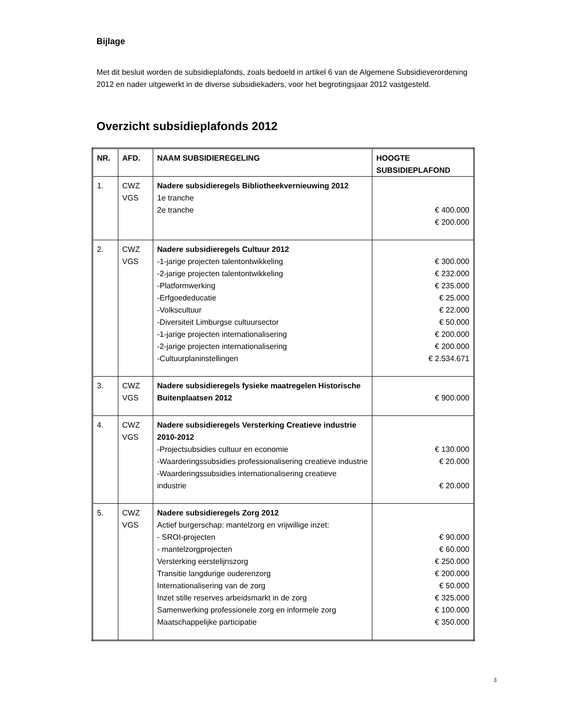Bijlage
Met dit besluit worden de subsidieplafonds, zoals bedoeld in artikel 6 van de Algemene Subsidieverordening 2012 en nader uitgewerkt in de diverse subsidiekaders, voor het begrotingsjaar 2012 vastgesteld.
Overzicht subsidieplafonds 2012
| NR. | AFD. | NAAM SUBSIDIEREGELING | HOOGTE SUBSIDIEPLAFOND |
| --- | --- | --- | --- |
| 1. | CWZ VGS | Nadere subsidieregels Bibliotheekvernieuwing 2012 1e tranche 2e tranche | € 400.000 € 200.000 |
| 2. | CWZ VGS | Nadere subsidieregels Cultuur 2012 -1-jarige projecten talentontwikkeling -2-jarige projecten talentontwikkeling -Platformwerking -Erfgoededucatie -Volkscultuur -Diversiteit Limburgse cultuursector -1-jarige projecten internationalisering -2-jarige projecten internationalisering -Cultuurplaninstellingen | € 300.000 € 232.000 € 235.000 € 25.000 € 22.000 € 50.000 € 200.000 € 200.000 € 2.534.671 |
| 3. | CWZ VGS | Nadere subsidieregels fysieke maatregelen Historische Buitenplaatsen 2012 | € 900.000 |
| 4. | CWZ VGS | Nadere subsidieregels Versterking Creatieve industrie 2010-2012 -Projectsubsidies cultuur en economie -Waarderingssubsidies professionalisering creatieve industrie -Waarderingssubsidies internationalisering creatieve industrie | € 130.000 € 20.000 € 20.000 |
| 5. | CWZ VGS | Nadere subsidieregels Zorg 2012 Actief burgerschap: mantelzorg en vrijwillige inzet: - SROI-projecten - mantelzorgprojecten Versterking eerstelijnszorg Transitie langdurige ouderenzorg Internationalisering van de zorg Inzet stille reserves arbeidsmarkt in de zorg Samenwerking professionele zorg en informele zorg Maatschappelijke participatie | € 90.000 € 60.000 € 250.000 € 200.000 € 50.000 € 325.000 € 100.000 € 350.000 |
3